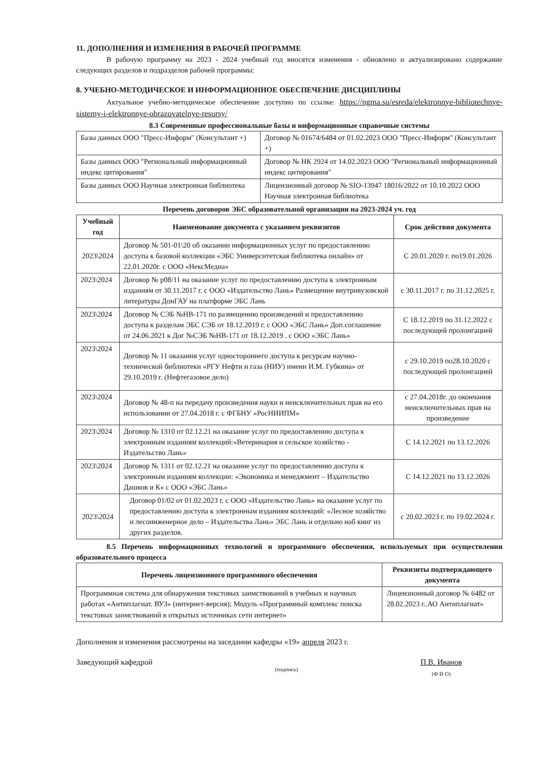11. ДОПОЛНЕНИЯ И ИЗМЕНЕНИЯ В РАБОЧЕЙ ПРОГРАММЕ
В рабочую программу на 2023 - 2024 учебный год вносятся изменения - обновлено и актуализировано содержание следующих разделов и подразделов рабочей программы:
8. УЧЕБНО-МЕТОДИЧЕСКОЕ И ИНФОРМАЦИОННОЕ ОБЕСПЕЧЕНИЕ ДИСЦИПЛИНЫ
Актуальное учебно-методическое обеспечение доступно по ссылке: https://ngma.su/esreda/elektronnye-bibliotechnye-sistemy-i-elektronnye-obrazovatelnye-resursy/
8.3 Современные профессиональные базы и информационные справочные системы
| Базы данных ООО "Пресс-Информ" (Консультант +) | Договор № 01674/6484 от 01.02.2023 ООО "Пресс-Информ" (Консультант +) |
| Базы данных ООО "Региональный информационный индекс цитирования" | Договор № НК 2924 от 14.02.2023 ООО "Региональный информационный индекс цитирования" |
| Базы данных ООО Научная электронная библиотека | Лицензионный договор № SIO-13947 18016/2022 от 10.10.2022 ООО Научная электронная библиотека |
Перечень договоров ЭБС образовательной организации на 2023-2024 уч. год
| Учебный год | Наименование документа с указанием реквизитов | Срок действия документа |
| --- | --- | --- |
| 2023\2024 | Договор № 501-01\20 об оказании информационных услуг по предоставлению доступа к базовой коллекции «ЭБС Университетская библиотека онлайн» от 22.01.2020г. с ООО «НексМедиа» | С 20.01.2020 г. по19.01.2026 |
| 2023\2024 | Договор № р08/11 на оказание услуг по предоставлению доступа к электронным изданиям от 30.11.2017 г. с ООО «Издательство Лань» Размещение внутривузовской литературы ДонГАУ на платформе ЭБС Лань | с 30.11.2017 г. по 31.12.2025 г. |
| 2023\2024 | Договор № СЭБ №НВ-171 по размещению произведений и предоставлению доступа к разделам ЭБС СЭБ от 18.12.2019 г. с ООО «ЭБС Лань» Доп.соглашение от 24.06.2021 к Дог №СЭБ №НВ-171 от 18.12.2019 . с ООО «ЭБС Лань» | С 18.12.2019 по 31.12.2022 с последующей пролонгацией |
| 2023\2024 | Договор № 11 оказания услуг одностороннего доступа к ресурсам научно-технической библиотеки «РГУ Нефти и газа (НИУ) имени И.М. Губкина» от 29.10.2019 г. (Нефтегазовое дело) | с 29.10.2019 по28.10.2020 с последующей пролонгацией |
| 2023\2024 | Договор № 48-п на передачу произведения науки и неисключительных прав на его использовании от 27.04.2018 г. с ФГБНУ «РосНИИПМ» | с 27.04.2018г. до окончания неисключительных прав на произведение |
| 2023\2024 | Договор № 1310 от 02.12.21 на оказание услуг по предоставлению доступа к электронным изданиям коллекций:«Ветеринария и сельское хозяйство - Издательство Лань» | С 14.12.2021 по 13.12.2026 |
| 2023\2024 | Договор № 1311 от 02.12.21 на оказание услуг по предоставлению доступа к электронным изданиям коллекции: «Экономика и менеджмент – Издательство Дашков и К» с ООО «ЭБС Лань» | С 14.12.2021 по 13.12.2026 |
| 2023\2024 | Договор 01/02 от 01.02.2023 г. с ООО «Издательство Лань» на оказание услуг по предоставлению доступа к электронным изданиям коллекций: «Лесное хозяйство и лесоинженерное дело – Издательства Лань» ЭБС Лань и отдельно наб книг из других разделов. | с 20.02.2023 г. по 19.02.2024 г. |
8.5 Перечень информационных технологий и программного обеспечения, используемых при осуществлении образовательного процесса
| Перечень лицензионного программного обеспечения | Реквизиты подтверждающего документа |
| --- | --- |
| Программная система для обнаружения текстовых заимствований в учебных и научных работах «Антиплагиат. ВУЗ» (интернет-версия); Модуль «Программный комплекс поиска текстовых заимствований в открытых источниках сети интернет» | Лицензионный договор № 6482 от 28.02.2023 г..АО Антиплагиат» |
Дополнения и изменения рассмотрены на заседании кафедры «19» апреля 2023 г.
Заведующий кафедрой
(подпись)
П.В. Иванов
(Ф И О)